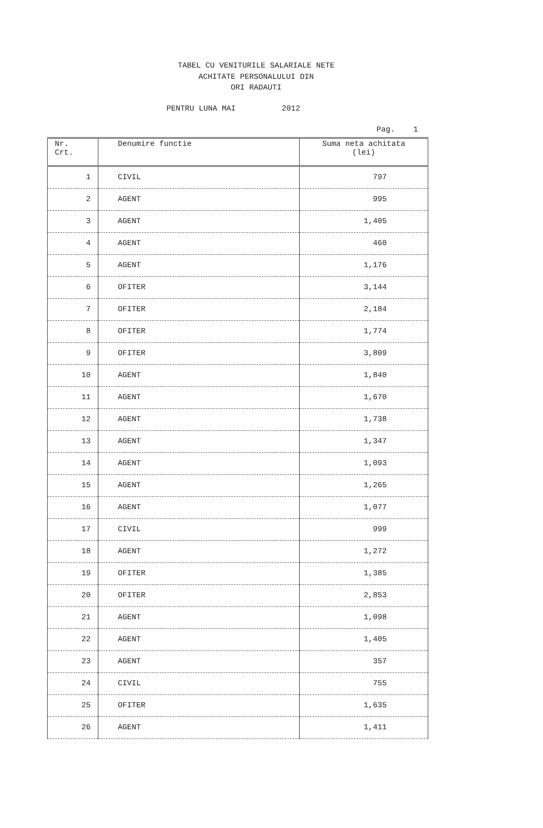TABEL CU VENITURILE SALARIALE NETE
ACHITATE PERSONALULUI DIN
ORI RADAUTI
PENTRU LUNA MAI 2012
Pag. 1
| Nr. Crt. | Denumire functie | Suma neta achitata (lei) |
| --- | --- | --- |
| 1 | CIVIL | 797 |
| 2 | AGENT | 995 |
| 3 | AGENT | 1,405 |
| 4 | AGENT | 460 |
| 5 | AGENT | 1,176 |
| 6 | OFITER | 3,144 |
| 7 | OFITER | 2,184 |
| 8 | OFITER | 1,774 |
| 9 | OFITER | 3,809 |
| 10 | AGENT | 1,840 |
| 11 | AGENT | 1,670 |
| 12 | AGENT | 1,738 |
| 13 | AGENT | 1,347 |
| 14 | AGENT | 1,093 |
| 15 | AGENT | 1,265 |
| 16 | AGENT | 1,077 |
| 17 | CIVIL | 999 |
| 18 | AGENT | 1,272 |
| 19 | OFITER | 1,385 |
| 20 | OFITER | 2,853 |
| 21 | AGENT | 1,098 |
| 22 | AGENT | 1,405 |
| 23 | AGENT | 357 |
| 24 | CIVIL | 755 |
| 25 | OFITER | 1,635 |
| 26 | AGENT | 1,411 |